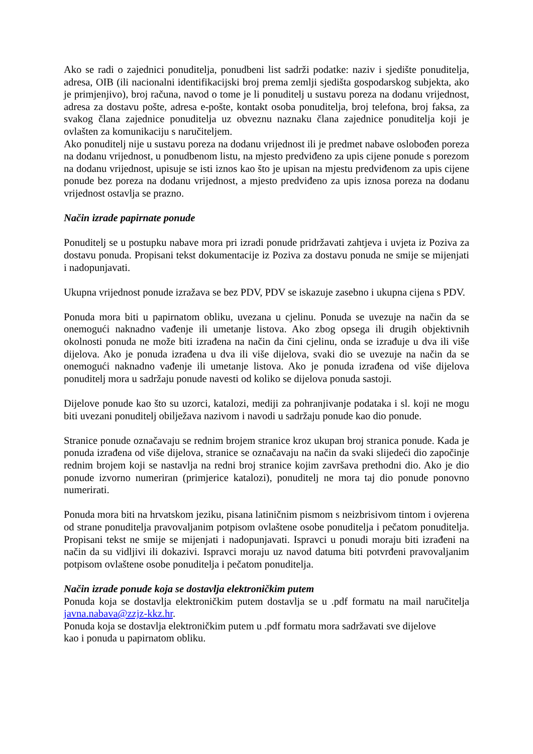Ako se radi o zajednici ponuditelja, ponudbeni list sadrži podatke: naziv i sjedište ponuditelja, adresa, OIB (ili nacionalni identifikacijski broj prema zemlji sjedišta gospodarskog subjekta, ako je primjenjivo), broj računa, navod o tome je li ponuditelj u sustavu poreza na dodanu vrijednost, adresa za dostavu pošte, adresa e-pošte, kontakt osoba ponuditelja, broj telefona, broj faksa, za svakog člana zajednice ponuditelja uz obveznu naznaku člana zajednice ponuditelja koji je ovlašten za komunikaciju s naručiteljem.
Ako ponuditelj nije u sustavu poreza na dodanu vrijednost ili je predmet nabave oslobođen poreza na dodanu vrijednost, u ponudbenom listu, na mjesto predviđeno za upis cijene ponude s porezom na dodanu vrijednost, upisuje se isti iznos kao što je upisan na mjestu predviđenom za upis cijene ponude bez poreza na dodanu vrijednost, a mjesto predviđeno za upis iznosa poreza na dodanu vrijednost ostavlja se prazno.
Način izrade papirnate ponude
Ponuditelj se u postupku nabave mora pri izradi ponude pridržavati zahtjeva i uvjeta iz Poziva za dostavu ponuda. Propisani tekst dokumentacije iz Poziva za dostavu ponuda ne smije se mijenjati i nadopunjavati.
Ukupna vrijednost ponude izražava se bez PDV, PDV se iskazuje zasebno i ukupna cijena s PDV.
Ponuda mora biti u papirnatom obliku, uvezana u cjelinu. Ponuda se uvezuje na način da se onemogući naknadno vađenje ili umetanje listova. Ako zbog opsega ili drugih objektivnih okolnosti ponuda ne može biti izrađena na način da čini cjelinu, onda se izrađuje u dva ili više dijelova. Ako je ponuda izrađena u dva ili više dijelova, svaki dio se uvezuje na način da se onemogući naknadno vađenje ili umetanje listova. Ako je ponuda izrađena od više dijelova ponuditelj mora u sadržaju ponude navesti od koliko se dijelova ponuda sastoji.
Dijelove ponude kao što su uzorci, katalozi, mediji za pohranjivanje podataka i sl. koji ne mogu biti uvezani ponuditelj obilježava nazivom i navodi u sadržaju ponude kao dio ponude.
Stranice ponude označavaju se rednim brojem stranice kroz ukupan broj stranica ponude. Kada je ponuda izrađena od više dijelova, stranice se označavaju na način da svaki slijedeći dio započinje rednim brojem koji se nastavlja na redni broj stranice kojim završava prethodni dio. Ako je dio ponude izvorno numeriran (primjerice katalozi), ponuditelj ne mora taj dio ponude ponovno numerirati.
Ponuda mora biti na hrvatskom jeziku, pisana latiničnim pismom s neizbrisivom tintom i ovjerena od strane ponuditelja pravovaljanim potpisom ovlaštene osobe ponuditelja i pečatom ponuditelja. Propisani tekst ne smije se mijenjati i nadopunjavati. Ispravci u ponudi moraju biti izrađeni na način da su vidljivi ili dokazivi. Ispravci moraju uz navod datuma biti potvrđeni pravovaljanim potpisom ovlaštene osobe ponuditelja i pečatom ponuditelja.
Način izrade ponude koja se dostavlja elektroničkim putem
Ponuda koja se dostavlja elektroničkim putem dostavlja se u .pdf formatu na mail naručitelja javna.nabava@zzjz-kkz.hr.
Ponuda koja se dostavlja elektroničkim putem u .pdf formatu mora sadržavati sve dijelove
kao i ponuda u papirnatom obliku.